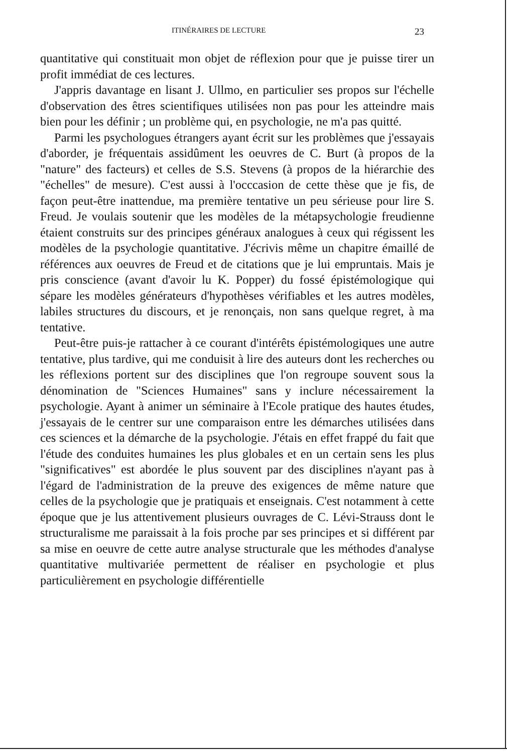ITINÉRAIRES DE LECTURE 23
quantitative qui constituait mon objet de réflexion pour que je puisse tirer un profit immédiat de ces lectures.
J'appris davantage en lisant J. Ullmo, en particulier ses propos sur l'échelle d'observation des êtres scientifiques utilisées non pas pour les atteindre mais bien pour les définir ; un problème qui, en psychologie, ne m'a pas quitté.
Parmi les psychologues étrangers ayant écrit sur les problèmes que j'essayais d'aborder, je fréquentais assidûment les oeuvres de C. Burt (à propos de la "nature" des facteurs) et celles de S.S. Stevens (à propos de la hiérarchie des "échelles" de mesure). C'est aussi à l'occcasion de cette thèse que je fis, de façon peut-être inattendue, ma première tentative un peu sérieuse pour lire S. Freud. Je voulais soutenir que les modèles de la métapsychologie freudienne étaient construits sur des principes généraux analogues à ceux qui régissent les modèles de la psychologie quantitative. J'écrivis même un chapitre émaillé de références aux oeuvres de Freud et de citations que je lui empruntais. Mais je pris conscience (avant d'avoir lu K. Popper) du fossé épistémologique qui sépare les modèles générateurs d'hypothèses vérifiables et les autres modèles, labiles structures du discours, et je renonçais, non sans quelque regret, à ma tentative.
Peut-être puis-je rattacher à ce courant d'intérêts épistémologiques une autre tentative, plus tardive, qui me conduisit à lire des auteurs dont les recherches ou les réflexions portent sur des disciplines que l'on regroupe souvent sous la dénomination de "Sciences Humaines" sans y inclure nécessairement la psychologie. Ayant à animer un séminaire à l'Ecole pratique des hautes études, j'essayais de le centrer sur une comparaison entre les démarches utilisées dans ces sciences et la démarche de la psychologie. J'étais en effet frappé du fait que l'étude des conduites humaines les plus globales et en un certain sens les plus "significatives" est abordée le plus souvent par des disciplines n'ayant pas à l'égard de l'administration de la preuve des exigences de même nature que celles de la psychologie que je pratiquais et enseignais. C'est notamment à cette époque que je lus attentivement plusieurs ouvrages de C. Lévi-Strauss dont le structuralisme me paraissait à la fois proche par ses principes et si différent par sa mise en oeuvre de cette autre analyse structurale que les méthodes d'analyse quantitative multivariée permettent de réaliser en psychologie et plus particulièrement en psychologie différentielle